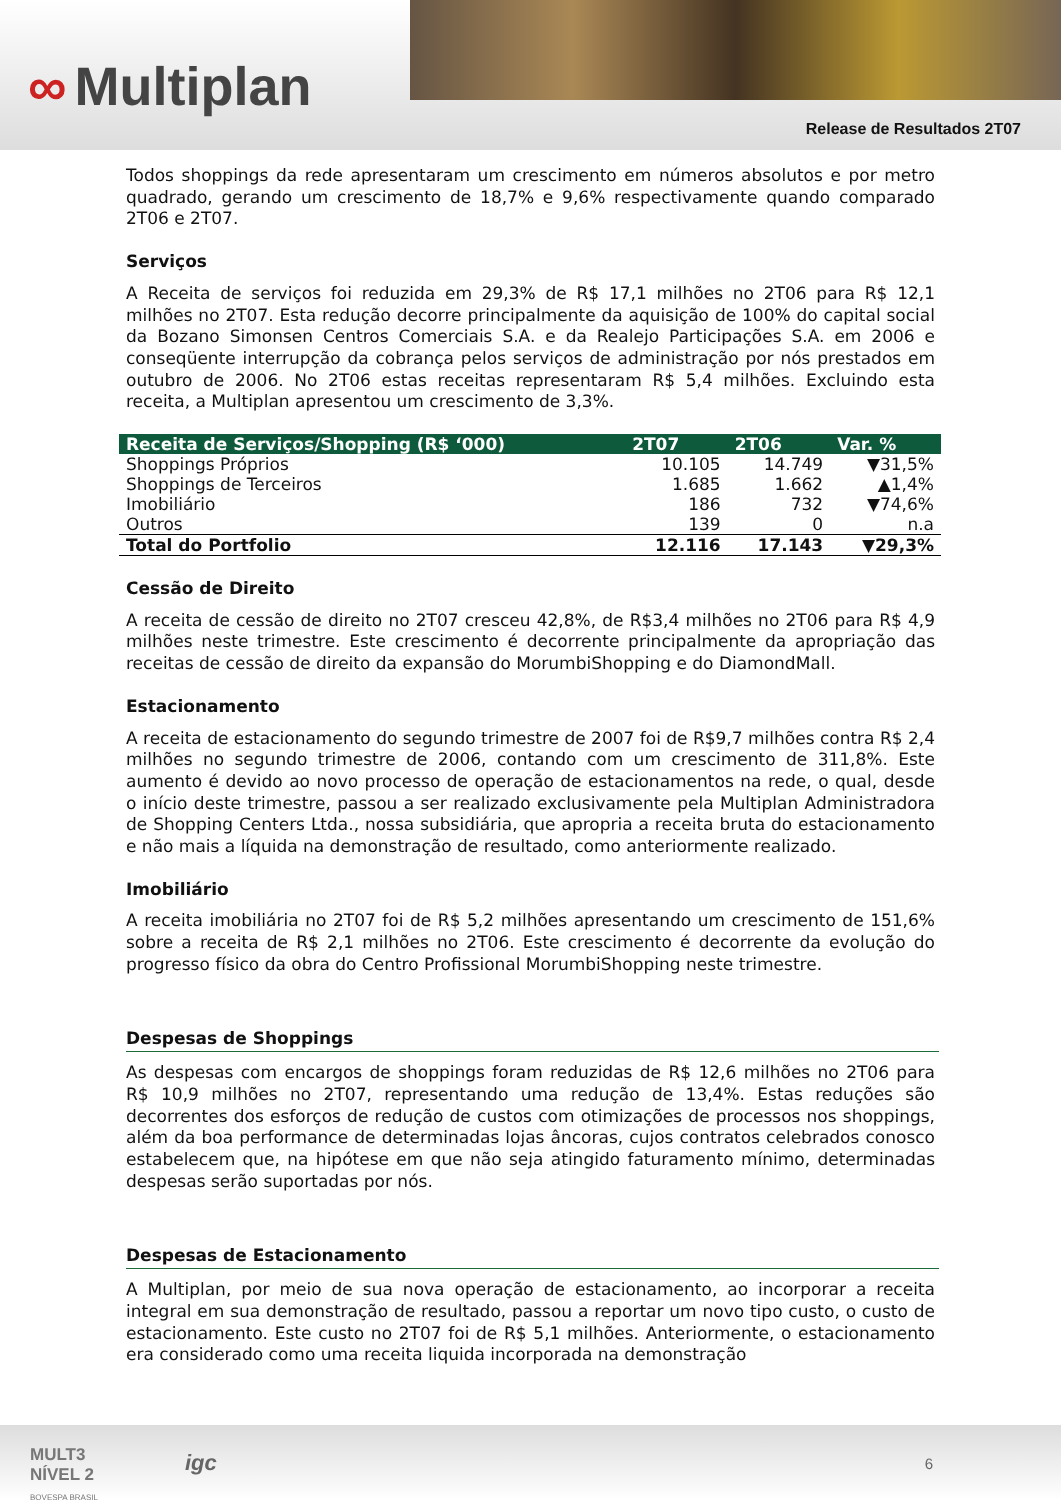∞ Multiplan
Release de Resultados 2T07
Todos shoppings da rede apresentaram um crescimento em números absolutos e por metro quadrado, gerando um crescimento de 18,7% e 9,6% respectivamente quando comparado 2T06 e 2T07.
Serviços
A Receita de serviços foi reduzida em 29,3% de R$ 17,1 milhões no 2T06 para R$ 12,1 milhões no 2T07. Esta redução decorre principalmente da aquisição de 100% do capital social da Bozano Simonsen Centros Comerciais S.A. e da Realejo Participações S.A. em 2006 e conseqüente interrupção da cobrança pelos serviços de administração por nós prestados em outubro de 2006. No 2T06 estas receitas representaram R$ 5,4 milhões. Excluindo esta receita, a Multiplan apresentou um crescimento de 3,3%.
| Receita de Serviços/Shopping (R$ ‘000) | 2T07 | 2T06 | Var. % |
| --- | --- | --- | --- |
| Shoppings Próprios | 10.105 | 14.749 | ▼31,5% |
| Shoppings de Terceiros | 1.685 | 1.662 | ▲1,4% |
| Imobiliário | 186 | 732 | ▼74,6% |
| Outros | 139 | 0 | n.a |
| Total do Portfolio | 12.116 | 17.143 | ▼29,3% |
Cessão de Direito
A receita de cessão de direito no 2T07 cresceu 42,8%, de R$3,4 milhões no 2T06 para R$ 4,9 milhões neste trimestre. Este crescimento é decorrente principalmente da apropriação das receitas de cessão de direito da expansão do MorumbiShopping e do DiamondMall.
Estacionamento
A receita de estacionamento do segundo trimestre de 2007 foi de R$9,7 milhões contra R$ 2,4 milhões no segundo trimestre de 2006, contando com um crescimento de 311,8%. Este aumento é devido ao novo processo de operação de estacionamentos na rede, o qual, desde o início deste trimestre, passou a ser realizado exclusivamente pela Multiplan Administradora de Shopping Centers Ltda., nossa subsidiária, que apropria a receita bruta do estacionamento e não mais a líquida na demonstração de resultado, como anteriormente realizado.
Imobiliário
A receita imobiliária no 2T07 foi de R$ 5,2 milhões apresentando um crescimento de 151,6% sobre a receita de R$ 2,1 milhões no 2T06. Este crescimento é decorrente da evolução do progresso físico da obra do Centro Profissional MorumbiShopping neste trimestre.
Despesas de Shoppings
As despesas com encargos de shoppings foram reduzidas de R$ 12,6 milhões no 2T06 para R$ 10,9 milhões no 2T07, representando uma redução de 13,4%. Estas reduções são decorrentes dos esforços de redução de custos com otimizações de processos nos shoppings, além da boa performance de determinadas lojas âncoras, cujos contratos celebrados conosco estabelecem que, na hipótese em que não seja atingido faturamento mínimo, determinadas despesas serão suportadas por nós.
Despesas de Estacionamento
A Multiplan, por meio de sua nova operação de estacionamento, ao incorporar a receita integral em sua demonstração de resultado, passou a reportar um novo tipo custo, o custo de estacionamento. Este custo no 2T07 foi de R$ 5,1 milhões. Anteriormente, o estacionamento era considerado como uma receita liquida incorporada na demonstração
MULT3
NÍVEL 2
BOVESPA BRASIL
igc 6